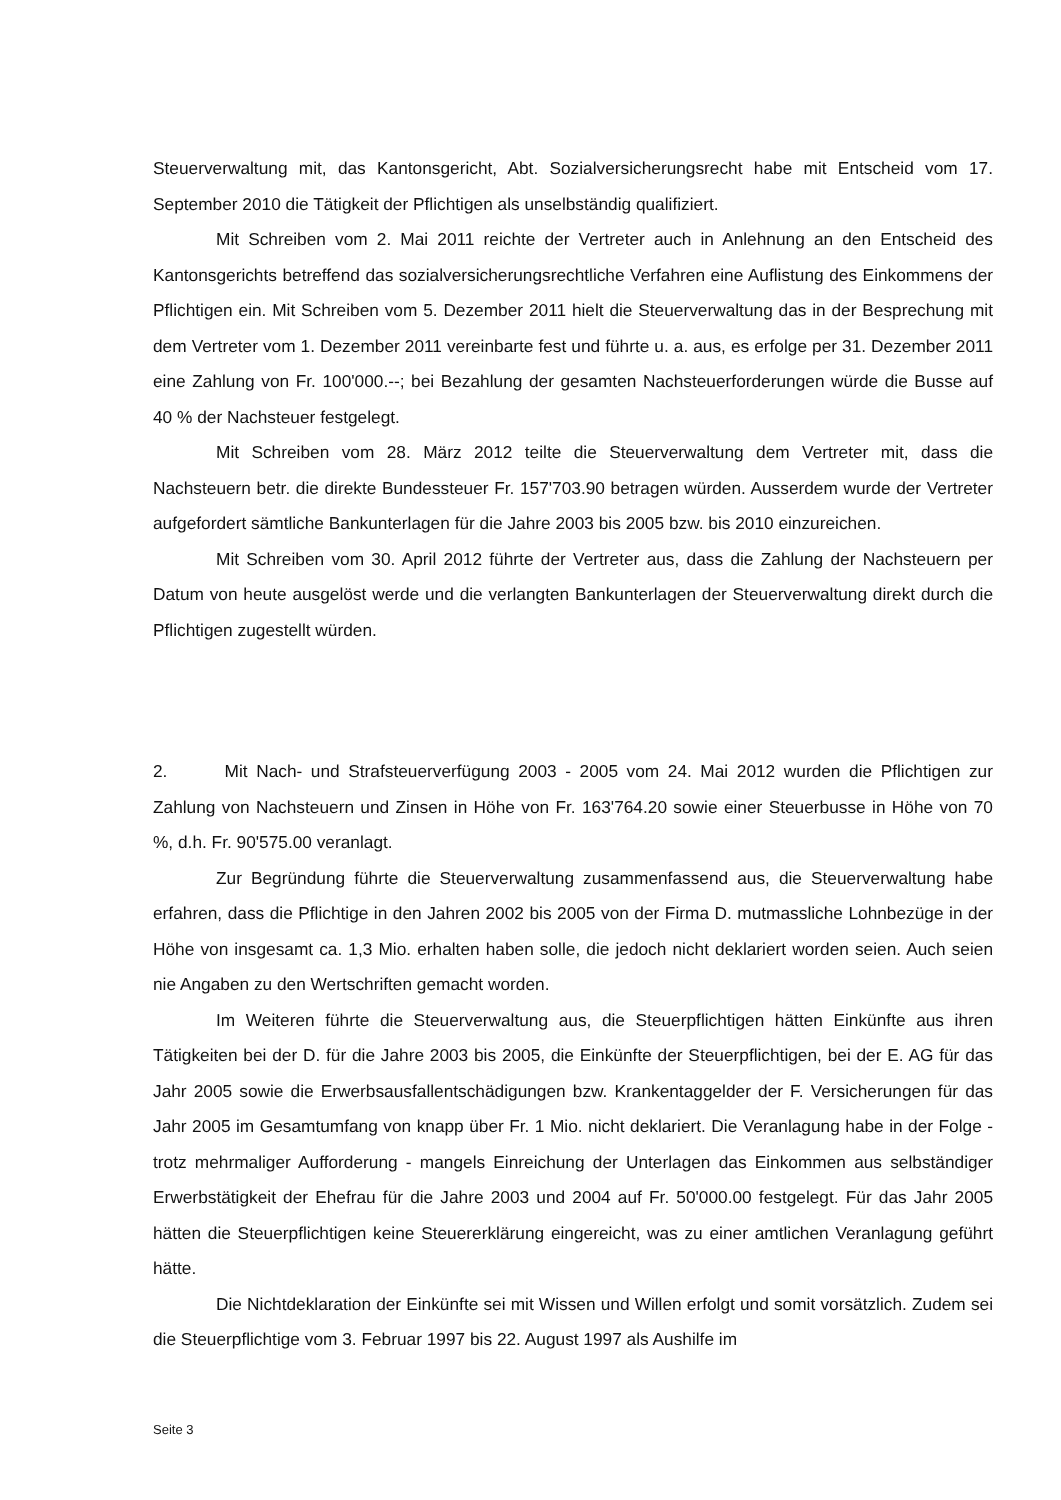Steuerverwaltung mit, das Kantonsgericht, Abt. Sozialversicherungsrecht habe mit Entscheid vom 17. September 2010 die Tätigkeit der Pflichtigen als unselbständig qualifiziert.
Mit Schreiben vom 2. Mai 2011 reichte der Vertreter auch in Anlehnung an den Entscheid des Kantonsgerichts betreffend das sozialversicherungsrechtliche Verfahren eine Auflistung des Einkommens der Pflichtigen ein. Mit Schreiben vom 5. Dezember 2011 hielt die Steuerverwaltung das in der Besprechung mit dem Vertreter vom 1. Dezember 2011 vereinbarte fest und führte u. a. aus, es erfolge per 31. Dezember 2011 eine Zahlung von Fr. 100'000.--; bei Bezahlung der gesamten Nachsteuerforderungen würde die Busse auf 40 % der Nachsteuer festgelegt.
Mit Schreiben vom 28. März 2012 teilte die Steuerverwaltung dem Vertreter mit, dass die Nachsteuern betr. die direkte Bundessteuer Fr. 157'703.90 betragen würden. Ausserdem wurde der Vertreter aufgefordert sämtliche Bankunterlagen für die Jahre 2003 bis 2005 bzw. bis 2010 einzureichen.
Mit Schreiben vom 30. April 2012 führte der Vertreter aus, dass die Zahlung der Nachsteuern per Datum von heute ausgelöst werde und die verlangten Bankunterlagen der Steuerverwaltung direkt durch die Pflichtigen zugestellt würden.
2. Mit Nach- und Strafsteuerverfügung 2003 - 2005 vom 24. Mai 2012 wurden die Pflichtigen zur Zahlung von Nachsteuern und Zinsen in Höhe von Fr. 163'764.20 sowie einer Steuerbusse in Höhe von 70 %, d.h. Fr. 90'575.00 veranlagt.
Zur Begründung führte die Steuerverwaltung zusammenfassend aus, die Steuerverwaltung habe erfahren, dass die Pflichtige in den Jahren 2002 bis 2005 von der Firma D. mutmassliche Lohnbezüge in der Höhe von insgesamt ca. 1,3 Mio. erhalten haben solle, die jedoch nicht deklariert worden seien. Auch seien nie Angaben zu den Wertschriften gemacht worden.
Im Weiteren führte die Steuerverwaltung aus, die Steuerpflichtigen hätten Einkünfte aus ihren Tätigkeiten bei der D. für die Jahre 2003 bis 2005, die Einkünfte der Steuerpflichtigen, bei der E. AG für das Jahr 2005 sowie die Erwerbsausfallentschädigungen bzw. Krankentaggelder der F. Versicherungen für das Jahr 2005 im Gesamtumfang von knapp über Fr. 1 Mio. nicht deklariert. Die Veranlagung habe in der Folge - trotz mehrmaliger Aufforderung - mangels Einreichung der Unterlagen das Einkommen aus selbständiger Erwerbstätigkeit der Ehefrau für die Jahre 2003 und 2004 auf Fr. 50'000.00 festgelegt. Für das Jahr 2005 hätten die Steuerpflichtigen keine Steuererklärung eingereicht, was zu einer amtlichen Veranlagung geführt hätte.
Die Nichtdeklaration der Einkünfte sei mit Wissen und Willen erfolgt und somit vorsätzlich. Zudem sei die Steuerpflichtige vom 3. Februar 1997 bis 22. August 1997 als Aushilfe im
Seite 3